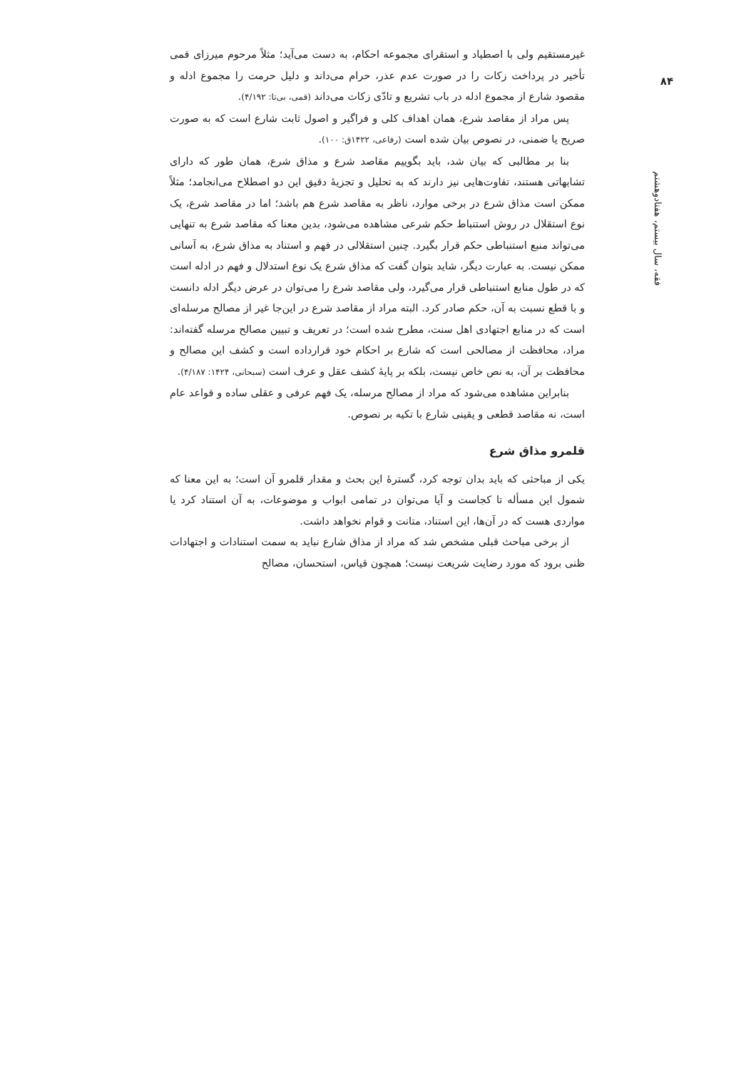۸۴
فقه، سال بیستم، هفتادوهشتم
غیرمستقیم ولی با اصطیاد و استقرای مجموعه احکام، به دست می‌آید؛ مثلاً مرحوم میرزای قمی تأخیر در پرداخت زکات را در صورت عدم عذر، حرام می‌داند و دلیل حرمت را مجموع ادله و مقصود شارع از مجموع ادله در باب تشریع و تادّی زکات می‌داند (قمی، بی‌تا: ۴/۱۹۲).
پس مراد از مقاصد شرع، همان اهداف کلی و فراگیر و اصول ثابت شارع است که به صورت صریح یا ضمنی، در نصوص بیان شده است (رفاعی، ۱۴۲۲ق: ۱۰۰).
بنا بر مطالبی که بیان شد، باید بگوییم مقاصد شرع و مذاق شرع، همان طور که دارای تشابهاتی هستند، تفاوت‌هایی نیز دارند که به تحلیل و تجزیهٔ دقیق این دو اصطلاح می‌انجامد؛ مثلاً ممکن است مذاق شرع در برخی موارد، ناظر به مقاصد شرع هم باشد؛ اما در مقاصد شرع، یک نوع استقلال در روش استنباط حکم شرعی مشاهده می‌شود، بدین معنا که مقاصد شرع به تنهایی می‌تواند منبع استنباطی حکم قرار بگیرد. چنین استقلالی در فهم و استناد به مذاق شرع، به آسانی ممکن نیست. به عبارت دیگر، شاید بتوان گفت که مذاق شرع یک نوع استدلال و فهم در ادله است که در طول منابع استنباطی قرار می‌گیرد، ولی مقاصد شرع را می‌توان در عرض دیگر ادله دانست و با قطع نسبت به آن، حکم صادر کرد. البته مراد از مقاصد شرع در این‌جا غیر از مصالح مرسله‌ای است که در منابع اجتهادی اهل سنت، مطرح شده است؛ در تعریف و تبیین مصالح مرسله گفته‌اند: مراد، محافظت از مصالحی است که شارع بر احکام خود قرارداده است و کشف این مصالح و محافظت بر آن، به نص خاص نیست، بلکه بر پایهٔ کشف عقل و عرف است (سبحانی، ۱۴۲۴: ۴/۱۸۷).
بنابراین مشاهده می‌شود که مراد از مصالح مرسله، یک فهم عرفی و عقلی ساده و قواعد عام است، نه مقاصد قطعی و یقینی شارع با تکیه بر نصوص.
قلمرو مذاق شرع
یکی از مباحثی که باید بدان توجه کرد، گسترهٔ این بحث و مقدار قلمرو آن است؛ به این معنا که شمول این مسأله تا کجاست و آیا می‌توان در تمامی ابواب و موضوعات، به آن استناد کرد یا مواردی هست که در آن‌ها، این استناد، متانت و قوام نخواهد داشت.
از برخی مباحث قبلی مشخص شد که مراد از مذاق شارع نباید به سمت استنادات و اجتهادات ظنی برود که مورد رضایت شریعت نیست؛ همچون قیاس، استحسان، مصالح